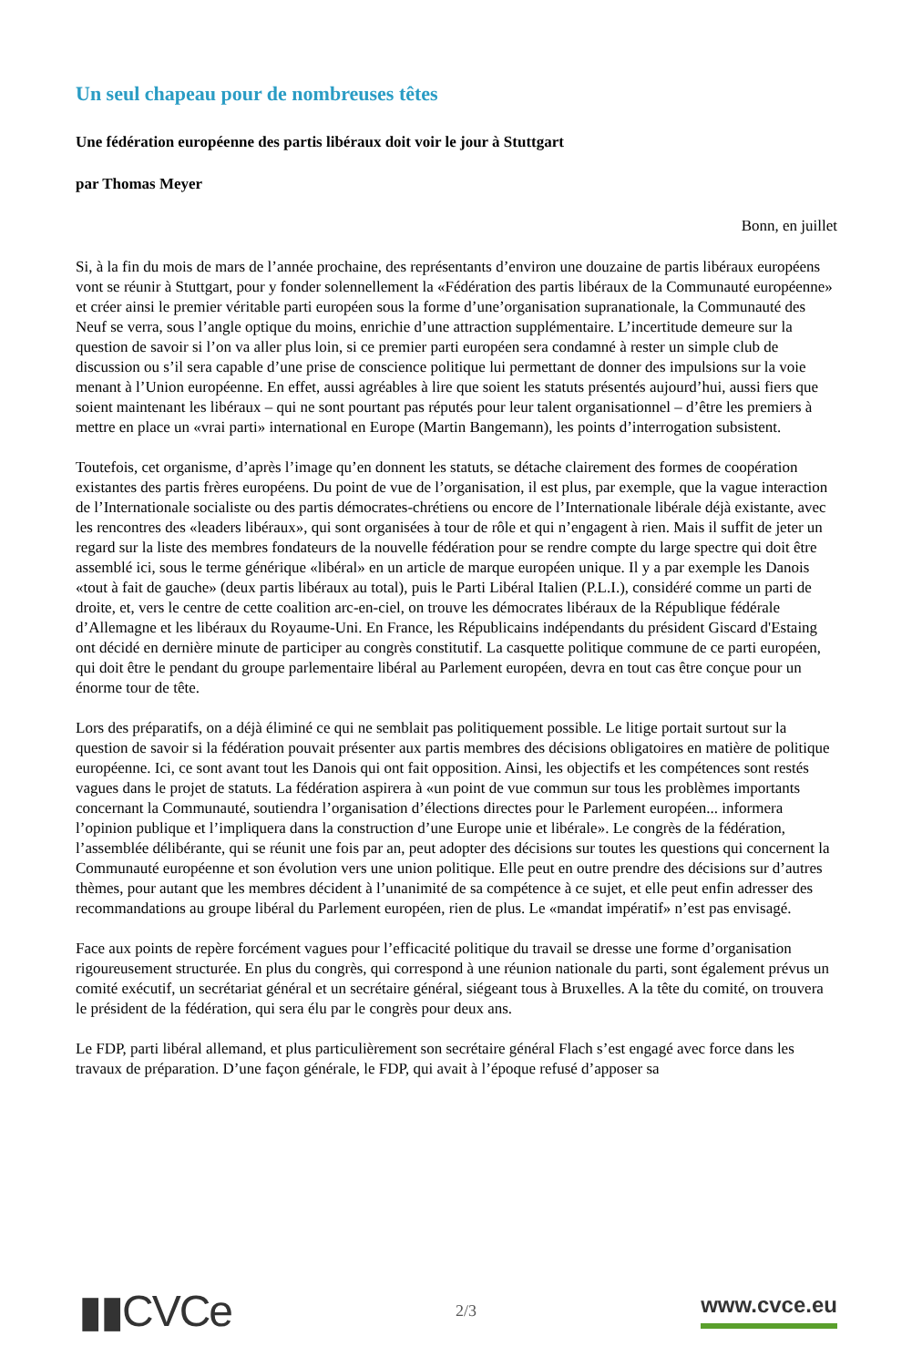Un seul chapeau pour de nombreuses têtes
Une fédération européenne des partis libéraux doit voir le jour à Stuttgart
par Thomas Meyer
Bonn, en juillet
Si, à la fin du mois de mars de l’année prochaine, des représentants d’environ une douzaine de partis libéraux européens vont se réunir à Stuttgart, pour y fonder solennellement la «Fédération des partis libéraux de la Communauté européenne» et créer ainsi le premier véritable parti européen sous la forme d’une’organisation supranationale, la Communauté des Neuf se verra, sous l’angle optique du moins, enrichie d’une attraction supplémentaire. L’incertitude demeure sur la question de savoir si l’on va aller plus loin, si ce premier parti européen sera condamné à rester un simple club de discussion ou s’il sera capable d’une prise de conscience politique lui permettant de donner des impulsions sur la voie menant à l’Union européenne. En effet, aussi agréables à lire que soient les statuts présentés aujourd’hui, aussi fiers que soient maintenant les libéraux – qui ne sont pourtant pas réputés pour leur talent organisationnel – d’être les premiers à mettre en place un «vrai parti» international en Europe (Martin Bangemann), les points d’interrogation subsistent.
Toutefois, cet organisme, d’après l’image qu’en donnent les statuts, se détache clairement des formes de coopération existantes des partis frères européens. Du point de vue de l’organisation, il est plus, par exemple, que la vague interaction de l’Internationale socialiste ou des partis démocrates-chrétiens ou encore de l’Internationale libérale déjà existante, avec les rencontres des «leaders libéraux», qui sont organisées à tour de rôle et qui n’engagent à rien. Mais il suffit de jeter un regard sur la liste des membres fondateurs de la nouvelle fédération pour se rendre compte du large spectre qui doit être assemblé ici, sous le terme générique «libéral» en un article de marque européen unique. Il y a par exemple les Danois «tout à fait de gauche» (deux partis libéraux au total), puis le Parti Libéral Italien (P.L.I.), considéré comme un parti de droite, et, vers le centre de cette coalition arc-en-ciel, on trouve les démocrates libéraux de la République fédérale d’Allemagne et les libéraux du Royaume-Uni. En France, les Républicains indépendants du président Giscard d'Estaing ont décidé en dernière minute de participer au congrès constitutif. La casquette politique commune de ce parti européen, qui doit être le pendant du groupe parlementaire libéral au Parlement européen, devra en tout cas être conçue pour un énorme tour de tête.
Lors des préparatifs, on a déjà éliminé ce qui ne semblait pas politiquement possible. Le litige portait surtout sur la question de savoir si la fédération pouvait présenter aux partis membres des décisions obligatoires en matière de politique européenne. Ici, ce sont avant tout les Danois qui ont fait opposition. Ainsi, les objectifs et les compétences sont restés vagues dans le projet de statuts. La fédération aspirera à «un point de vue commun sur tous les problèmes importants concernant la Communauté, soutiendra l’organisation d’élections directes pour le Parlement européen... informera l’opinion publique et l’impliquera dans la construction d’une Europe unie et libérale». Le congrès de la fédération, l’assemblée délibérante, qui se réunit une fois par an, peut adopter des décisions sur toutes les questions qui concernent la Communauté européenne et son évolution vers une union politique. Elle peut en outre prendre des décisions sur d’autres thèmes, pour autant que les membres décident à l’unanimité de sa compétence à ce sujet, et elle peut enfin adresser des recommandations au groupe libéral du Parlement européen, rien de plus. Le «mandat impératif» n’est pas envisagé.
Face aux points de repère forcément vagues pour l’efficacité politique du travail se dresse une forme d’organisation rigoureusement structurée. En plus du congrès, qui correspond à une réunion nationale du parti, sont également prévus un comité exécutif, un secrétariat général et un secrétaire général, siégeant tous à Bruxelles. A la tête du comité, on trouvera le président de la fédération, qui sera élu par le congrès pour deux ans.
Le FDP, parti libéral allemand, et plus particulièrement son secrétaire général Flach s’est engagé avec force dans les travaux de préparation. D’une façon générale, le FDP, qui avait à l’époque refusé d’apposer sa
▮▮CVCe
2/3
www.cvce.eu